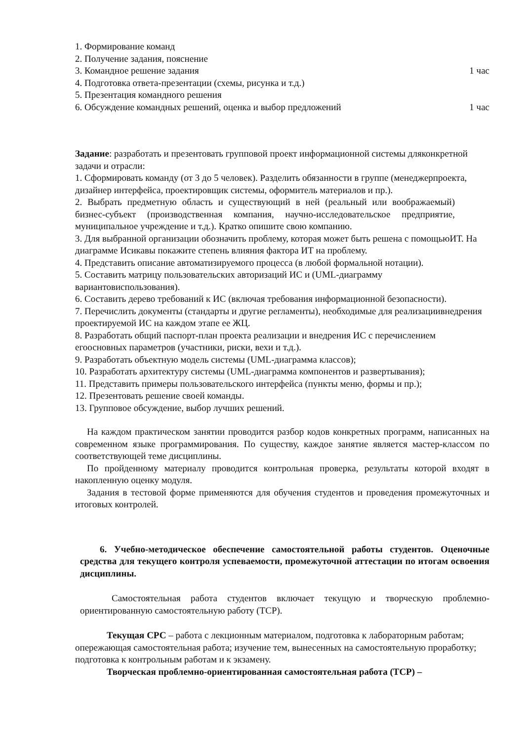1. Формирование команд
2. Получение задания, пояснение
3. Командное решение задания 1 час
4. Подготовка ответа-презентации (схемы, рисунка и т.д.)
5. Презентация командного решения
6. Обсуждение командных решений, оценка и выбор предложений 1 час
Задание: разработать и презентовать групповой проект информационной системы дляконкретной задачи и отрасли:
1. Сформировать команду (от 3 до 5 человек). Разделить обязанности в группе (менеджерпроекта, дизайнер интерфейса, проектировщик системы, оформитель материалов и пр.).
2. Выбрать предметную область и существующий в ней (реальный или воображаемый) бизнес-субъект (производственная компания, научно-исследовательское предприятие, муниципальное учреждение и т.д.). Кратко опишите свою компанию.
3. Для выбранной организации обозначить проблему, которая может быть решена с помощьюИТ. На диаграмме Исикавы покажите степень влияния фактора ИТ на проблему.
4. Представить описание автоматизируемого процесса (в любой формальной нотации).
5. Составить матрицу пользовательских авторизаций ИС и (UML-диаграмму вариантовиспользования).
6. Составить дерево требований к ИС (включая требования информационной безопасности).
7. Перечислить документы (стандарты и другие регламенты), необходимые для реализациивнедрения проектируемой ИС на каждом этапе ее ЖЦ.
8. Разработать общий паспорт-план проекта реализации и внедрения ИС с перечислением егоосновных параметров (участники, риски, вехи и т.д.).
9. Разработать объектную модель системы (UML-диаграмма классов);
10. Разработать архитектуру системы (UML-диаграмма компонентов и развертывания);
11. Представить примеры пользовательского интерфейса (пункты меню, формы и пр.);
12. Презентовать решение своей команды.
13. Групповое обсуждение, выбор лучших решений.
На каждом практическом занятии проводится разбор кодов конкретных программ, написанных на современном языке программирования. По существу, каждое занятие является мастер-классом по соответствующей теме дисциплины.
По пройденному материалу проводится контрольная проверка, результаты которой входят в накопленную оценку модуля.
Задания в тестовой форме применяются для обучения студентов и проведения промежуточных и итоговых контролей.
6. Учебно-методическое обеспечение самостоятельной работы студентов. Оценочные средства для текущего контроля успеваемости, промежуточной аттестации по итогам освоения дисциплины.
Самостоятельная работа студентов включает текущую и творческую проблемно-ориентированную самостоятельную работу (ТСР).
Текущая СРС – работа с лекционным материалом, подготовка к лабораторным работам; опережающая самостоятельная работа; изучение тем, вынесенных на самостоятельную проработку; подготовка к контрольным работам и к экзамену.
Творческая проблемно-ориентированная самостоятельная работа (ТСР) –